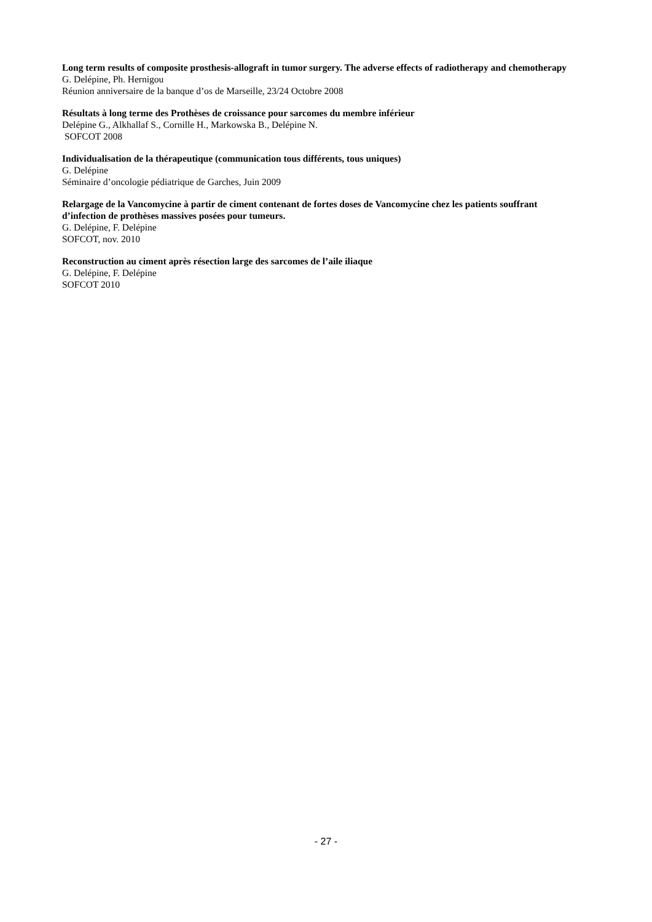Long term results of composite prosthesis-allograft in tumor surgery. The adverse effects of radiotherapy and chemotherapy
G. Delépine, Ph. Hernigou
Réunion anniversaire de la banque d’os de Marseille, 23/24 Octobre 2008
Résultats à long terme des Prothèses de croissance pour sarcomes du membre inférieur
Delépine G., Alkhallaf S., Cornille H., Markowska B., Delépine N.
SOFCOT 2008
Individualisation de la thérapeutique (communication tous différents, tous uniques)
G. Delépine
Séminaire d’oncologie pédiatrique de Garches, Juin 2009
Relargage de la Vancomycine à partir de ciment contenant de fortes doses de Vancomycine chez les patients souffrant d’infection de prothèses massives posées pour tumeurs.
G. Delépine, F. Delépine
SOFCOT, nov. 2010
Reconstruction au ciment après résection large des sarcomes de l’aile iliaque
G. Delépine, F. Delépine
SOFCOT 2010
- 27 -